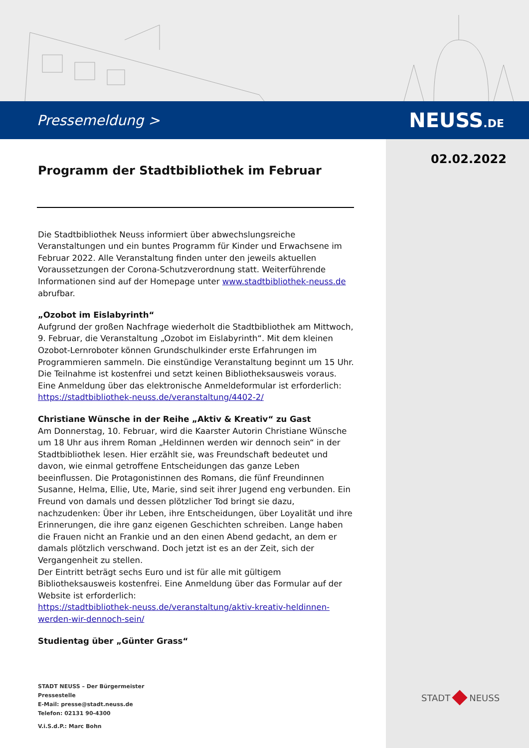Pressemeldung > NEUSS.DE
02.02.2022
Programm der Stadtbibliothek im Februar
Die Stadtbibliothek Neuss informiert über abwechslungsreiche Veranstaltungen und ein buntes Programm für Kinder und Erwachsene im Februar 2022. Alle Veranstaltung finden unter den jeweils aktuellen Voraussetzungen der Corona-Schutzverordnung statt. Weiterführende Informationen sind auf der Homepage unter www.stadtbibliothek-neuss.de abrufbar.
„Ozobot im Eislabyrinth“
Aufgrund der großen Nachfrage wiederholt die Stadtbibliothek am Mittwoch, 9. Februar, die Veranstaltung „Ozobot im Eislabyrinth“. Mit dem kleinen Ozobot-Lernroboter können Grundschulkinder erste Erfahrungen im Programmieren sammeln. Die einstündige Veranstaltung beginnt um 15 Uhr. Die Teilnahme ist kostenfrei und setzt keinen Bibliotheksausweis voraus. Eine Anmeldung über das elektronische Anmeldeformular ist erforderlich: https://stadtbibliothek-neuss.de/veranstaltung/4402-2/
Christiane Wünsche in der Reihe „Aktiv & Kreativ“ zu Gast
Am Donnerstag, 10. Februar, wird die Kaarster Autorin Christiane Wünsche um 18 Uhr aus ihrem Roman „Heldinnen werden wir dennoch sein“ in der Stadtbibliothek lesen. Hier erzählt sie, was Freundschaft bedeutet und davon, wie einmal getroffene Entscheidungen das ganze Leben beeinflussen. Die Protagonistinnen des Romans, die fünf Freundinnen Susanne, Helma, Ellie, Ute, Marie, sind seit ihrer Jugend eng verbunden. Ein Freund von damals und dessen plötzlicher Tod bringt sie dazu, nachzudenken: Über ihr Leben, ihre Entscheidungen, über Loyalität und ihre Erinnerungen, die ihre ganz eigenen Geschichten schreiben. Lange haben die Frauen nicht an Frankie und an den einen Abend gedacht, an dem er damals plötzlich verschwand. Doch jetzt ist es an der Zeit, sich der Vergangenheit zu stellen.
Der Eintritt beträgt sechs Euro und ist für alle mit gültigem Bibliotheksausweis kostenfrei. Eine Anmeldung über das Formular auf der Website ist erforderlich:
https://stadtbibliothek-neuss.de/veranstaltung/aktiv-kreativ-heldinnen-werden-wir-dennoch-sein/
Studientag über „Günter Grass“
STADT NEUSS – Der Bürgermeister
Pressestelle
E-Mail: presse@stadt.neuss.de
Telefon: 02131 90-4300
V.i.S.d.P.: Marc Bohn
STADT NEUSS